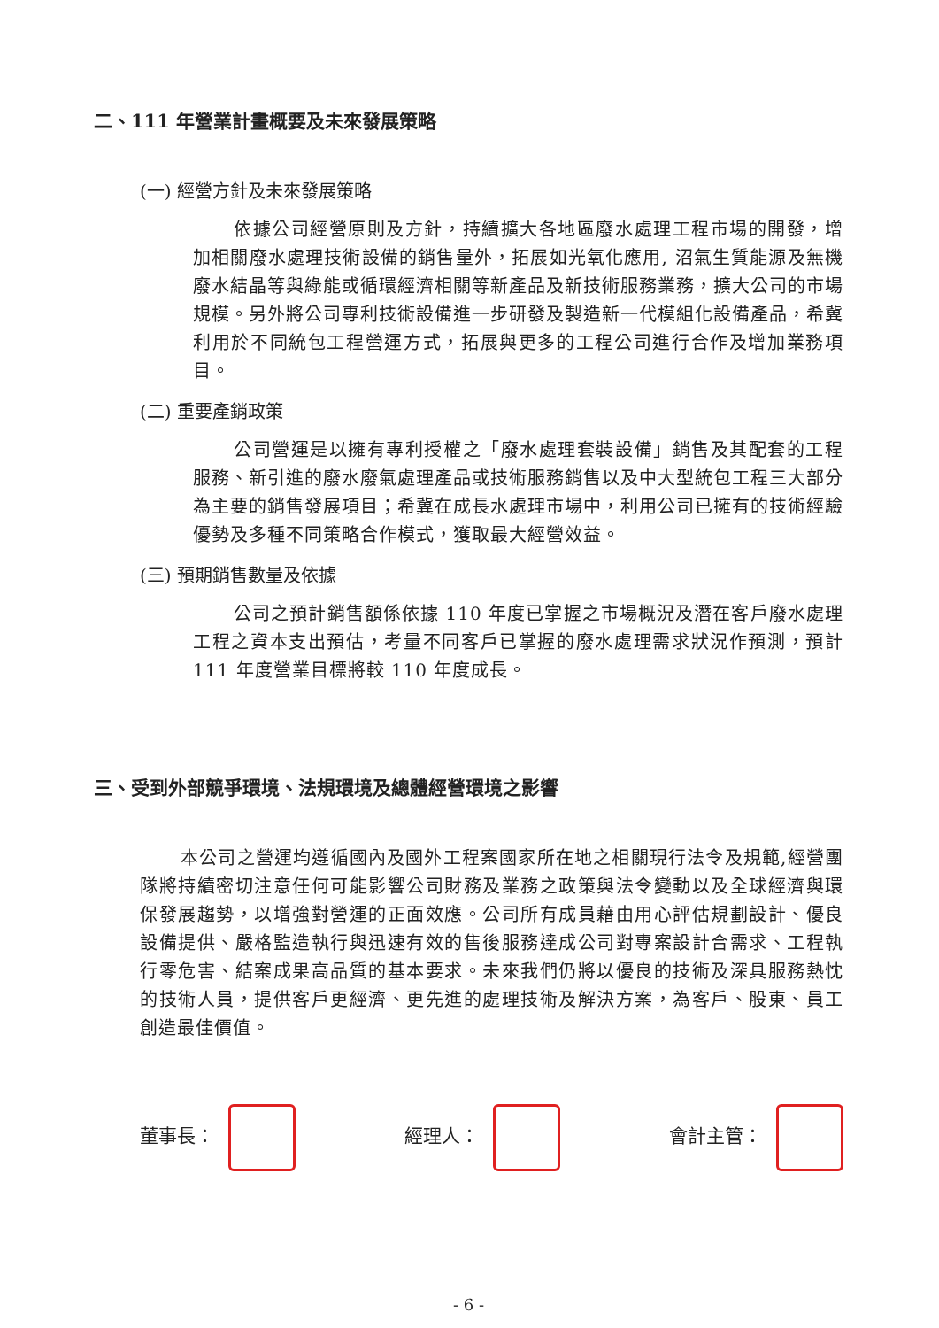二、111 年營業計畫概要及未來發展策略
(一) 經營方針及未來發展策略
依據公司經營原則及方針，持續擴大各地區廢水處理工程市場的開發，增加相關廢水處理技術設備的銷售量外，拓展如光氧化應用, 沼氣生質能源及無機廢水結晶等與綠能或循環經濟相關等新產品及新技術服務業務，擴大公司的市場規模。另外將公司專利技術設備進一步研發及製造新一代模組化設備產品，希冀利用於不同統包工程營運方式，拓展與更多的工程公司進行合作及增加業務項目。
(二) 重要產銷政策
公司營運是以擁有專利授權之「廢水處理套裝設備」銷售及其配套的工程服務、新引進的廢水廢氣處理產品或技術服務銷售以及中大型統包工程三大部分為主要的銷售發展項目；希冀在成長水處理市場中，利用公司已擁有的技術經驗優勢及多種不同策略合作模式，獲取最大經營效益。
(三) 預期銷售數量及依據
公司之預計銷售額係依據 110 年度已掌握之市場概況及潛在客戶廢水處理工程之資本支出預估，考量不同客戶已掌握的廢水處理需求狀況作預測，預計 111 年度營業目標將較 110 年度成長。
三、受到外部競爭環境、法規環境及總體經營環境之影響
本公司之營運均遵循國內及國外工程案國家所在地之相關現行法令及規範,經營團隊將持續密切注意任何可能影響公司財務及業務之政策與法令變動以及全球經濟與環保發展趨勢，以增強對營運的正面效應。公司所有成員藉由用心評估規劃設計、優良設備提供、嚴格監造執行與迅速有效的售後服務達成公司對專案設計合需求、工程執行零危害、結案成果高品質的基本要求。未來我們仍將以優良的技術及深具服務熱忱的技術人員，提供客戶更經濟、更先進的處理技術及解決方案，為客戶、股東、員工創造最佳價值。
董事長： 經理人： 會計主管：
- 6 -